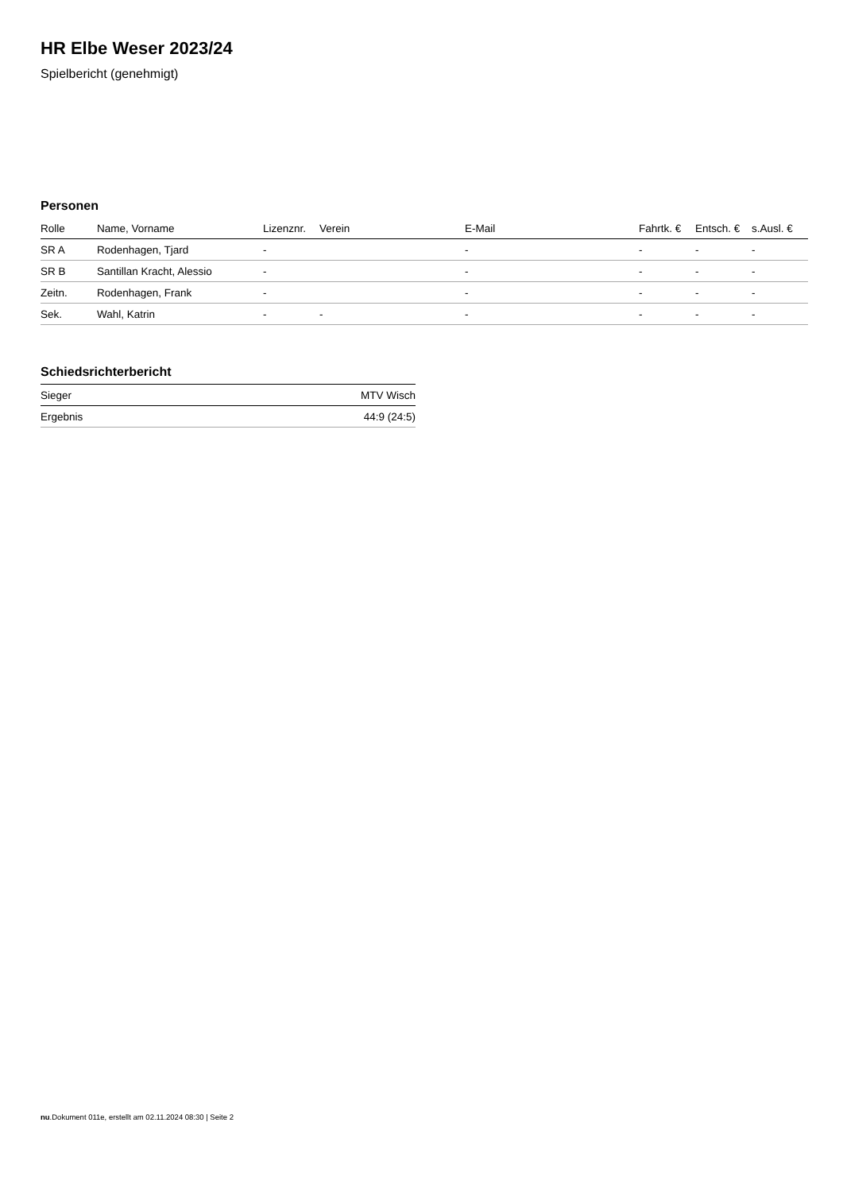HR Elbe Weser 2023/24
Spielbericht (genehmigt)
Personen
| Rolle | Name, Vorname | Lizenznr. | Verein | E-Mail | Fahrtk. € | Entsch. € | s.Ausl. € |
| --- | --- | --- | --- | --- | --- | --- | --- |
| SR A | Rodenhagen, Tjard | - | | - | - | - | - |
| SR B | Santillan Kracht, Alessio | - | | - | - | - | - |
| Zeitn. | Rodenhagen, Frank | - | | - | - | - | - |
| Sek. | Wahl, Katrin | - | - | - | - | - | - |
Schiedsrichterbericht
| Sieger | MTV Wisch |
| Ergebnis | 44:9 (24:5) |
nu.Dokument 011e, erstellt am 02.11.2024 08:30 | Seite 2